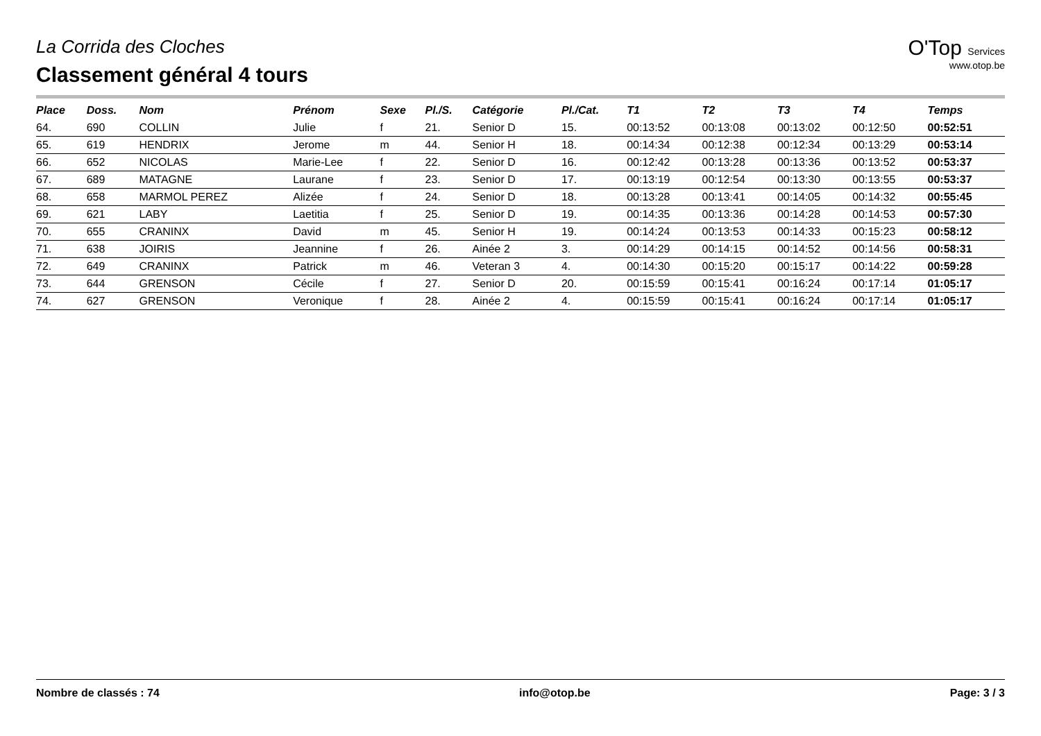La Corrida des Cloches
Classement général 4 tours
O'Top Services
www.otop.be
| Place | Doss. | Nom | Prénom | Sexe | Pl./S. | Catégorie | Pl./Cat. | T1 | T2 | T3 | T4 | Temps |
| --- | --- | --- | --- | --- | --- | --- | --- | --- | --- | --- | --- | --- |
| 64. | 690 | COLLIN | Julie | f | 21. | Senior D | 15. | 00:13:52 | 00:13:08 | 00:13:02 | 00:12:50 | 00:52:51 |
| 65. | 619 | HENDRIX | Jerome | m | 44. | Senior H | 18. | 00:14:34 | 00:12:38 | 00:12:34 | 00:13:29 | 00:53:14 |
| 66. | 652 | NICOLAS | Marie-Lee | f | 22. | Senior D | 16. | 00:12:42 | 00:13:28 | 00:13:36 | 00:13:52 | 00:53:37 |
| 67. | 689 | MATAGNE | Laurane | f | 23. | Senior D | 17. | 00:13:19 | 00:12:54 | 00:13:30 | 00:13:55 | 00:53:37 |
| 68. | 658 | MARMOL PEREZ | Alizée | f | 24. | Senior D | 18. | 00:13:28 | 00:13:41 | 00:14:05 | 00:14:32 | 00:55:45 |
| 69. | 621 | LABY | Laetitia | f | 25. | Senior D | 19. | 00:14:35 | 00:13:36 | 00:14:28 | 00:14:53 | 00:57:30 |
| 70. | 655 | CRANINX | David | m | 45. | Senior H | 19. | 00:14:24 | 00:13:53 | 00:14:33 | 00:15:23 | 00:58:12 |
| 71. | 638 | JOIRIS | Jeannine | f | 26. | Ainée 2 | 3. | 00:14:29 | 00:14:15 | 00:14:52 | 00:14:56 | 00:58:31 |
| 72. | 649 | CRANINX | Patrick | m | 46. | Veteran 3 | 4. | 00:14:30 | 00:15:20 | 00:15:17 | 00:14:22 | 00:59:28 |
| 73. | 644 | GRENSON | Cécile | f | 27. | Senior D | 20. | 00:15:59 | 00:15:41 | 00:16:24 | 00:17:14 | 01:05:17 |
| 74. | 627 | GRENSON | Veronique | f | 28. | Ainée 2 | 4. | 00:15:59 | 00:15:41 | 00:16:24 | 00:17:14 | 01:05:17 |
Nombre de classés : 74 info@otop.be Page: 3 / 3